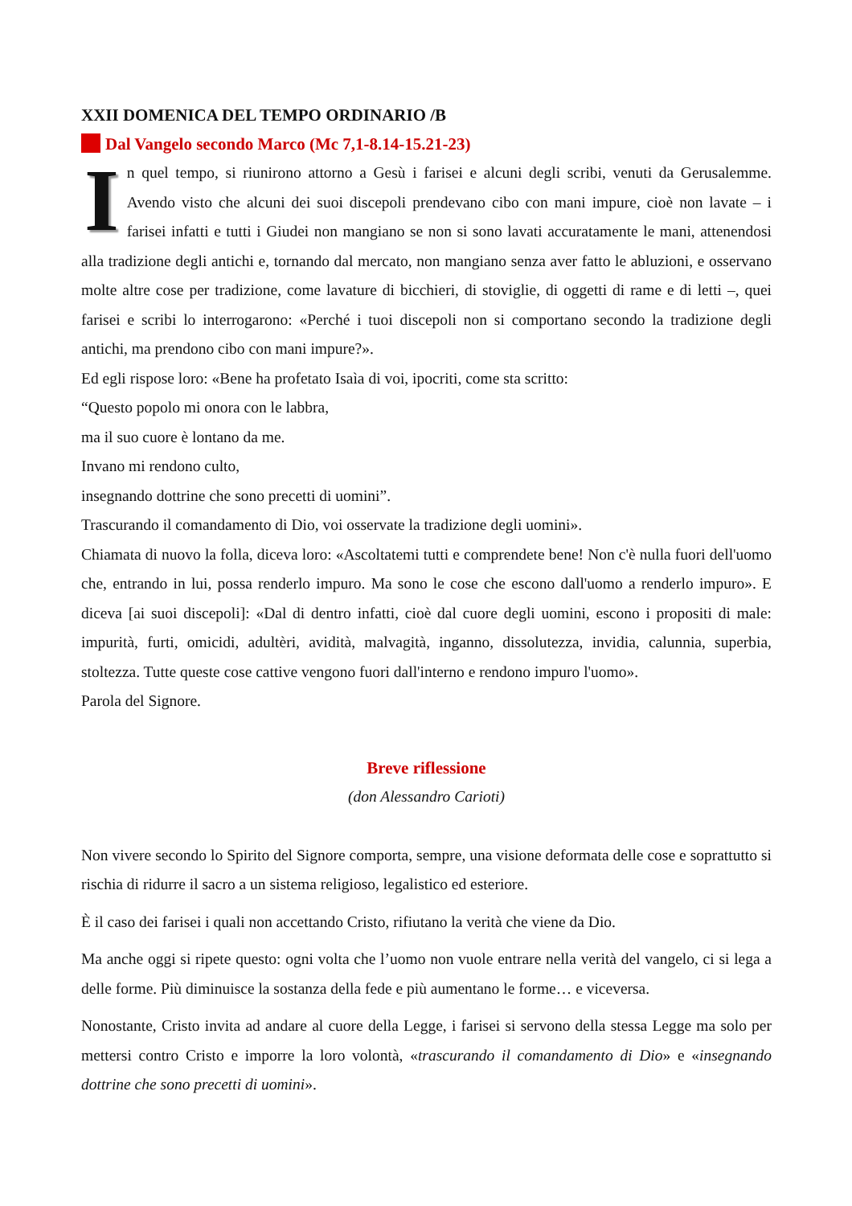XXII DOMENICA DEL TEMPO ORDINARIO /B
Dal Vangelo secondo Marco (Mc 7,1-8.14-15.21-23)
In quel tempo, si riunirono attorno a Gesù i farisei e alcuni degli scribi, venuti da Gerusalemme. Avendo visto che alcuni dei suoi discepoli prendevano cibo con mani impure, cioè non lavate – i farisei infatti e tutti i Giudei non mangiano se non si sono lavati accuratamente le mani, attenendosi alla tradizione degli antichi e, tornando dal mercato, non mangiano senza aver fatto le abluzioni, e osservano molte altre cose per tradizione, come lavature di bicchieri, di stoviglie, di oggetti di rame e di letti –, quei farisei e scribi lo interrogarono: «Perché i tuoi discepoli non si comportano secondo la tradizione degli antichi, ma prendono cibo con mani impure?».
Ed egli rispose loro: «Bene ha profetato Isaìa di voi, ipocriti, come sta scritto:
“Questo popolo mi onora con le labbra,
ma il suo cuore è lontano da me.
Invano mi rendono culto,
insegnando dottrine che sono precetti di uomini”.
Trascurando il comandamento di Dio, voi osservate la tradizione degli uomini».
Chiamata di nuovo la folla, diceva loro: «Ascoltatemi tutti e comprendete bene! Non c'è nulla fuori dell'uomo che, entrando in lui, possa renderlo impuro. Ma sono le cose che escono dall'uomo a renderlo impuro». E diceva [ai suoi discepoli]: «Dal di dentro infatti, cioè dal cuore degli uomini, escono i propositi di male: impurità, furti, omicidi, adultèri, avidità, malvagità, inganno, dissolutezza, invidia, calunnia, superbia, stoltezza. Tutte queste cose cattive vengono fuori dall'interno e rendono impuro l'uomo».
Parola del Signore.
Breve riflessione
(don Alessandro Carioti)
Non vivere secondo lo Spirito del Signore comporta, sempre, una visione deformata delle cose e soprattutto si rischia di ridurre il sacro a un sistema religioso, legalistico ed esteriore.
È il caso dei farisei i quali non accettando Cristo, rifiutano la verità che viene da Dio.
Ma anche oggi si ripete questo: ogni volta che l’uomo non vuole entrare nella verità del vangelo, ci si lega a delle forme. Più diminuisce la sostanza della fede e più aumentano le forme… e viceversa.
Nonostante, Cristo invita ad andare al cuore della Legge, i farisei si servono della stessa Legge ma solo per mettersi contro Cristo e imporre la loro volontà, «trascurando il comandamento di Dio» e «insegnando dottrine che sono precetti di uomini».